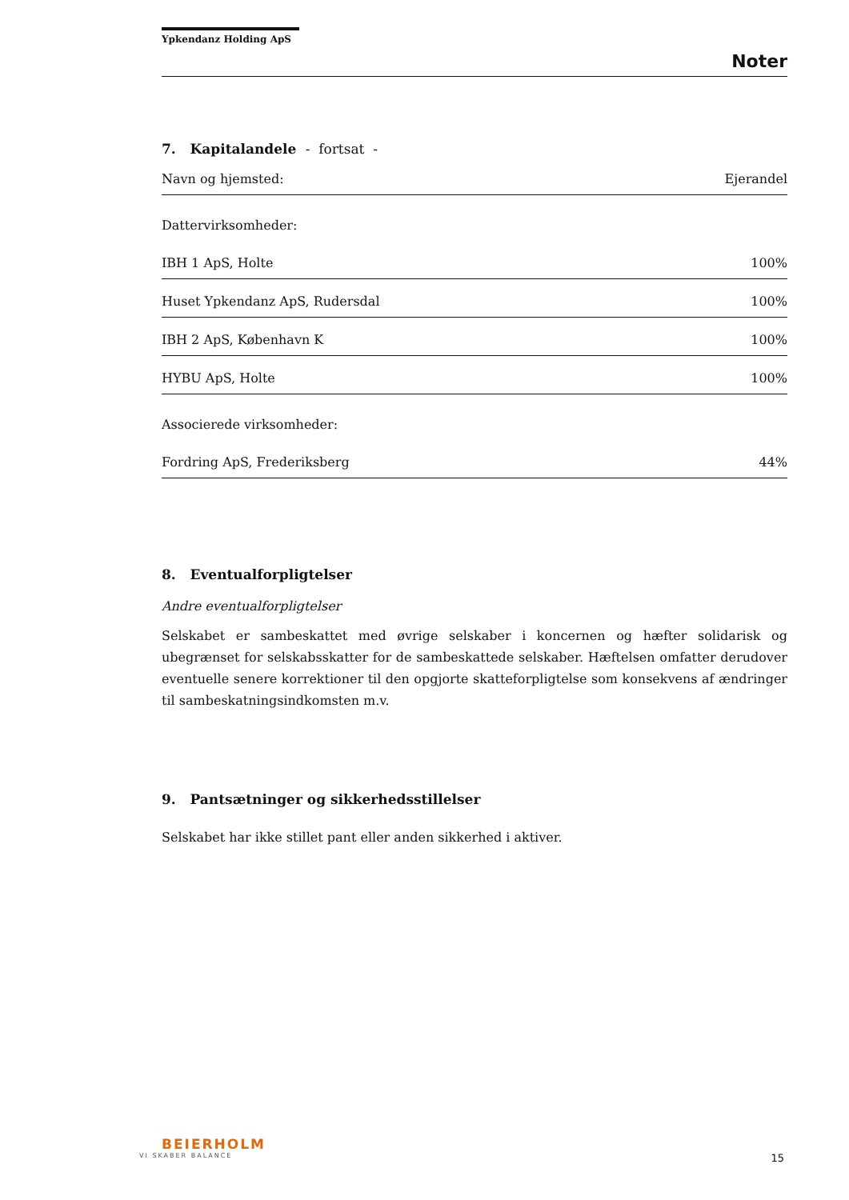Ypkendanz Holding ApS
Noter
7. Kapitalandele - fortsat -
| Navn og hjemsted: | Ejerandel |
| --- | --- |
| Dattervirksomheder: | |
| IBH 1 ApS, Holte | 100% |
| Huset Ypkendanz ApS, Rudersdal | 100% |
| IBH 2 ApS, København K | 100% |
| HYBU ApS, Holte | 100% |
| Associerede virksomheder: | |
| Fordring ApS, Frederiksberg | 44% |
8. Eventualforpligtelser
Andre eventualforpligtelser
Selskabet er sambeskattet med øvrige selskaber i koncernen og hæfter solidarisk og ubegrænset for selskabsskatter for de sambeskattede selskaber. Hæftelsen omfatter derudover eventuelle senere korrektioner til den opgjorte skatteforpligtelse som konsekvens af ændringer til sambeskatningsindkomsten m.v.
9. Pantsætninger og sikkerhedsstillelser
Selskabet har ikke stillet pant eller anden sikkerhed i aktiver.
BEIERHOLM
VI SKABER BALANCE
15